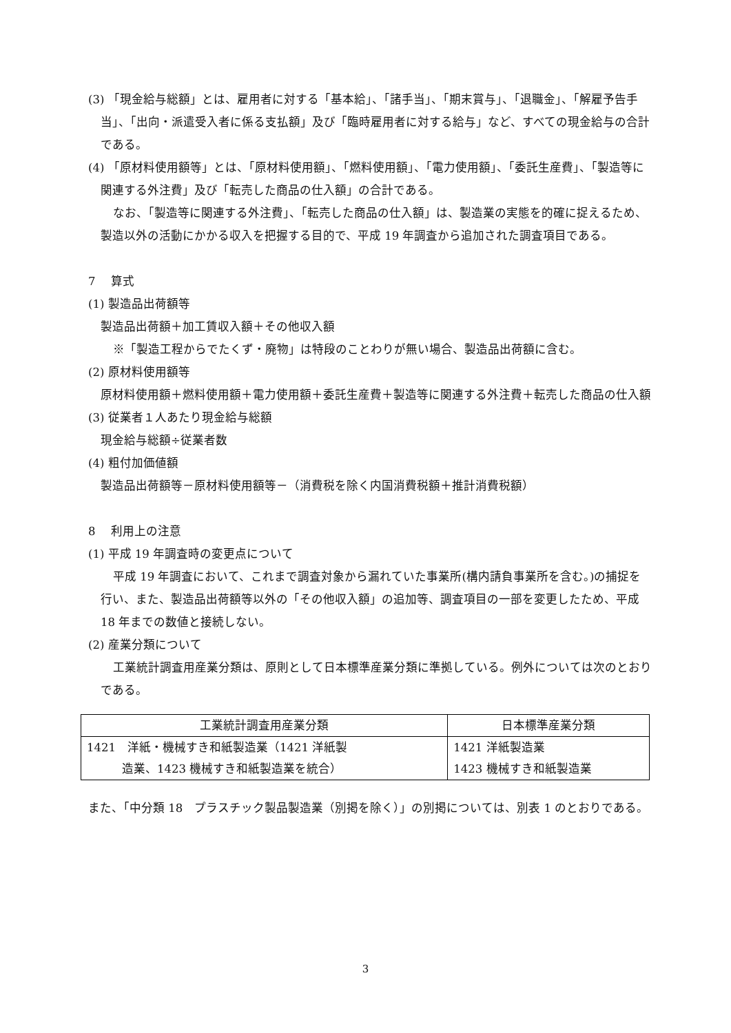(3) 「現金給与総額」とは、雇用者に対する「基本給」、「諸手当」、「期末賞与」、「退職金」、「解雇予告手当」、「出向・派遣受入者に係る支払額」及び「臨時雇用者に対する給与」など、すべての現金給与の合計である。
(4) 「原材料使用額等」とは、「原材料使用額」、「燃料使用額」、「電力使用額」、「委託生産費」、「製造等に関連する外注費」及び「転売した商品の仕入額」の合計である。
なお、「製造等に関連する外注費」、「転売した商品の仕入額」は、製造業の実態を的確に捉えるため、製造以外の活動にかかる収入を把握する目的で、平成 19 年調査から追加された調査項目である。
7　 算式
(1) 製造品出荷額等
製造品出荷額＋加工賃収入額＋その他収入額
※「製造工程からでたくず・廃物」は特段のことわりが無い場合、製造品出荷額に含む。
(2) 原材料使用額等
原材料使用額＋燃料使用額＋電力使用額＋委託生産費＋製造等に関連する外注費＋転売した商品の仕入額
(3) 従業者１人あたり現金給与総額
現金給与総額÷従業者数
(4) 粗付加価値額
製造品出荷額等－原材料使用額等－（消費税を除く内国消費税額＋推計消費税額）
8　 利用上の注意
(1) 平成 19 年調査時の変更点について
平成 19 年調査において、これまで調査対象から漏れていた事業所(構内請負事業所を含む。)の捕捉を行い、また、製造品出荷額等以外の「その他収入額」の追加等、調査項目の一部を変更したため、平成 18 年までの数値と接続しない。
(2) 産業分類について
工業統計調査用産業分類は、原則として日本標準産業分類に準拠している。例外については次のとおりである。
| 工業統計調査用産業分類 | 日本標準産業分類 |
| --- | --- |
| 1421 洋紙・機械すき和紙製造業（1421 洋紙製 造業、1423 機械すき和紙製造業を統合） | 1421 洋紙製造業 1423 機械すき和紙製造業 |
また、「中分類 18　プラスチック製品製造業（別掲を除く）」の別掲については、別表 1 のとおりである。
3